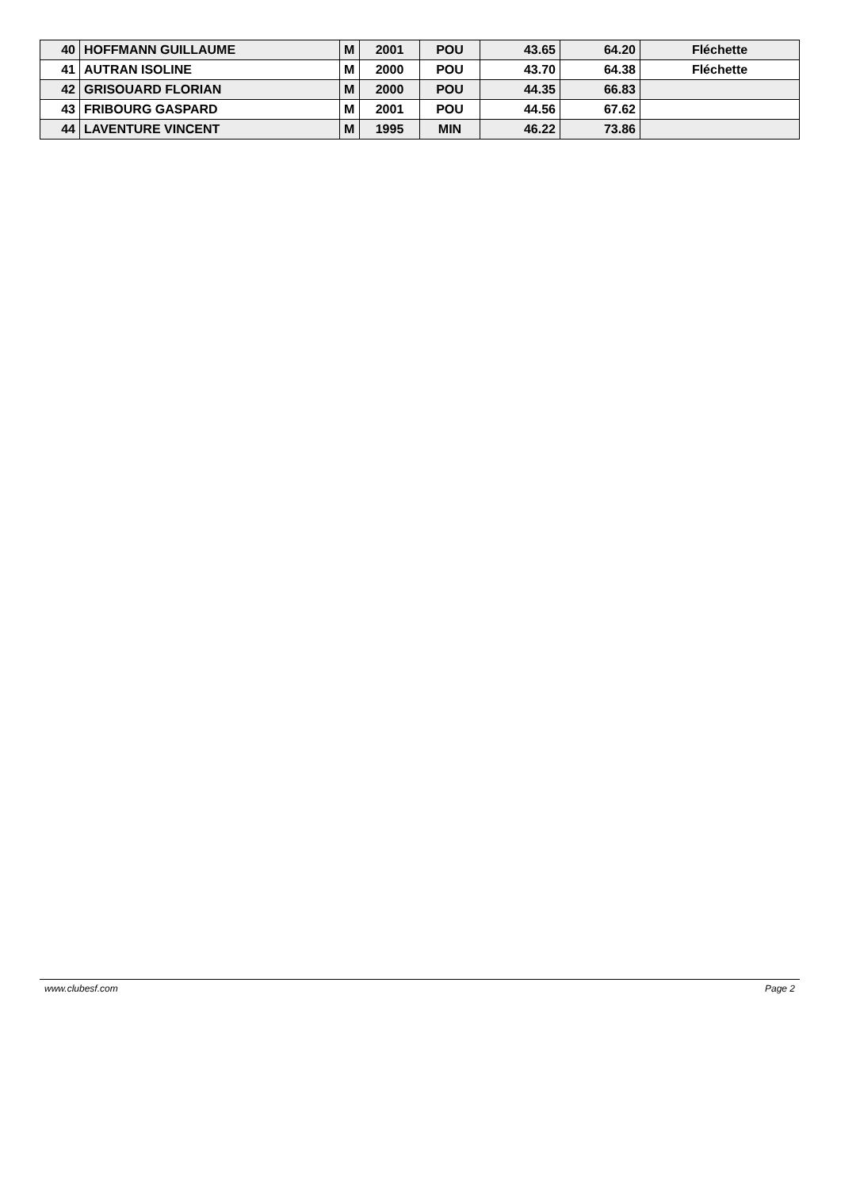| 40 | HOFFMANN GUILLAUME | M | 2001 | POU | 43.65 | 64.20 | Fléchette |
| 41 | AUTRAN ISOLINE | M | 2000 | POU | 43.70 | 64.38 | Fléchette |
| 42 | GRISOUARD FLORIAN | M | 2000 | POU | 44.35 | 66.83 | |
| 43 | FRIBOURG GASPARD | M | 2001 | POU | 44.56 | 67.62 | |
| 44 | LAVENTURE VINCENT | M | 1995 | MIN | 46.22 | 73.86 | |
www.clubesf.com Page 2